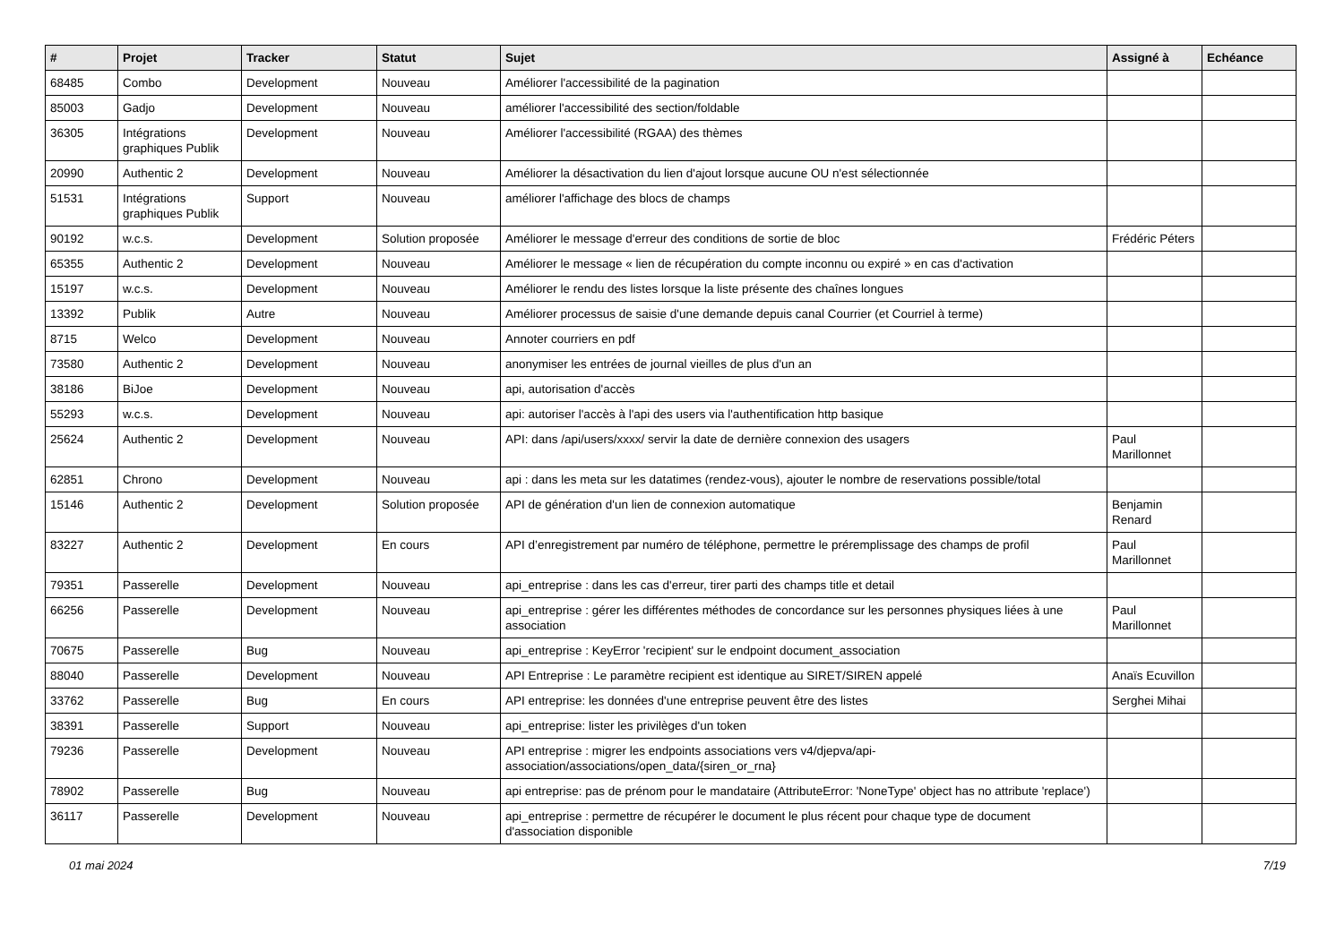| # | Projet | Tracker | Statut | Sujet | Assigné à | Echéance |
| --- | --- | --- | --- | --- | --- | --- |
| 68485 | Combo | Development | Nouveau | Améliorer l'accessibilité de la pagination | | |
| 85003 | Gadjo | Development | Nouveau | améliorer l'accessibilité des section/foldable | | |
| 36305 | Intégrations graphiques Publik | Development | Nouveau | Améliorer l'accessibilité (RGAA) des thèmes | | |
| 20990 | Authentic 2 | Development | Nouveau | Améliorer la désactivation du lien d'ajout lorsque aucune OU n'est sélectionnée | | |
| 51531 | Intégrations graphiques Publik | Support | Nouveau | améliorer l'affichage des blocs de champs | | |
| 90192 | w.c.s. | Development | Solution proposée | Améliorer le message d'erreur des conditions de sortie de bloc | Frédéric Péters | |
| 65355 | Authentic 2 | Development | Nouveau | Améliorer le message « lien de récupération du compte inconnu ou expiré » en cas d'activation | | |
| 15197 | w.c.s. | Development | Nouveau | Améliorer le rendu des listes lorsque la liste présente des chaînes longues | | |
| 13392 | Publik | Autre | Nouveau | Améliorer processus de saisie d'une demande depuis canal Courrier (et Courriel à terme) | | |
| 8715 | Welco | Development | Nouveau | Annoter courriers en pdf | | |
| 73580 | Authentic 2 | Development | Nouveau | anonymiser les entrées de journal vieilles de plus d'un an | | |
| 38186 | BiJoe | Development | Nouveau | api, autorisation d'accès | | |
| 55293 | w.c.s. | Development | Nouveau | api: autoriser l'accès à l'api des users via l'authentification http basique | | |
| 25624 | Authentic 2 | Development | Nouveau | API: dans /api/users/xxxx/ servir la date de dernière connexion des usagers | Paul Marillonnet | |
| 62851 | Chrono | Development | Nouveau | api : dans les meta sur les datatimes (rendez-vous), ajouter le nombre de reservations possible/total | | |
| 15146 | Authentic 2 | Development | Solution proposée | API de génération d'un lien de connexion automatique | Benjamin Renard | |
| 83227 | Authentic 2 | Development | En cours | API d’enregistrement par numéro de téléphone, permettre le préremplissage des champs de profil | Paul Marillonnet | |
| 79351 | Passerelle | Development | Nouveau | api_entreprise : dans les cas d'erreur, tirer parti des champs title et detail | | |
| 66256 | Passerelle | Development | Nouveau | api_entreprise : gérer les différentes méthodes de concordance sur les personnes physiques liées à une association | Paul Marillonnet | |
| 70675 | Passerelle | Bug | Nouveau | api_entreprise : KeyError 'recipient' sur le endpoint document_association | | |
| 88040 | Passerelle | Development | Nouveau | API Entreprise : Le paramètre recipient est identique au SIRET/SIREN appelé | Anaïs Ecuvillon | |
| 33762 | Passerelle | Bug | En cours | API entreprise: les données d'une entreprise peuvent être des listes | Serghei Mihai | |
| 38391 | Passerelle | Support | Nouveau | api_entreprise: lister les privilèges d'un token | | |
| 79236 | Passerelle | Development | Nouveau | API entreprise : migrer les endpoints associations vers v4/djepva/api-association/associations/open_data/{siren_or_rna} | | |
| 78902 | Passerelle | Bug | Nouveau | api entreprise: pas de prénom pour le mandataire (AttributeError: 'NoneType' object has no attribute 'replace') | | |
| 36117 | Passerelle | Development | Nouveau | api_entreprise : permettre de récupérer le document le plus récent pour chaque type de document d'association disponible | | |
01 mai 2024 7/19